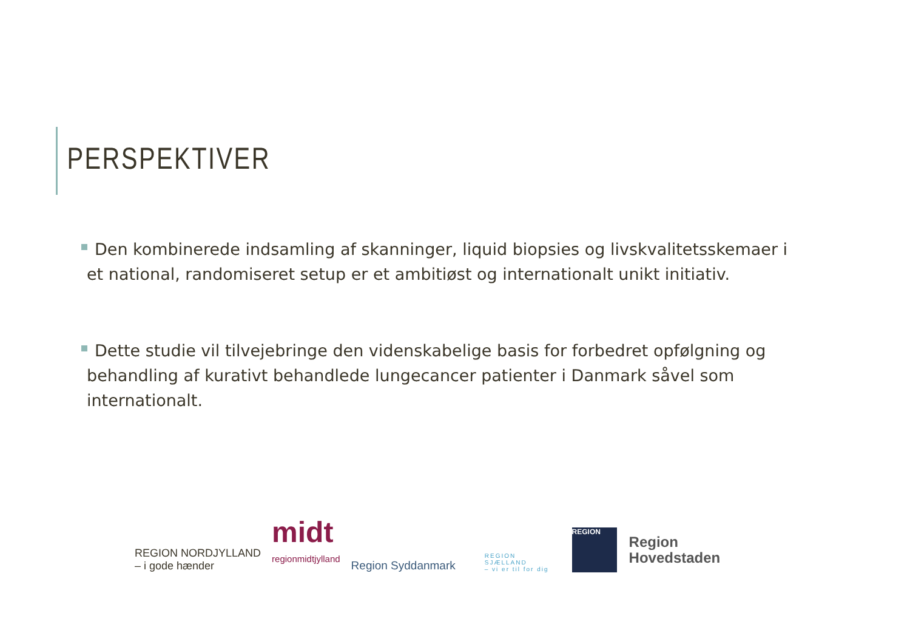PERSPEKTIVER
Den kombinerede indsamling af skanninger, liquid biopsies og livskvalitetsskemaer i et national, randomiseret setup er et ambitiøst og internationalt unikt initiativ.
Dette studie vil tilvejebringe den videnskabelige basis for forbedret opfølgning og behandling af kurativt behandlede lungecancer patienter i Danmark såvel som internationalt.
REGION NORDJYLLAND
– i gode hænder
midt
regionmidtjylland
Region Syddanmark
REGION
SJÆLLAND
– vi er til for dig
REGION
Region
Hovedstaden